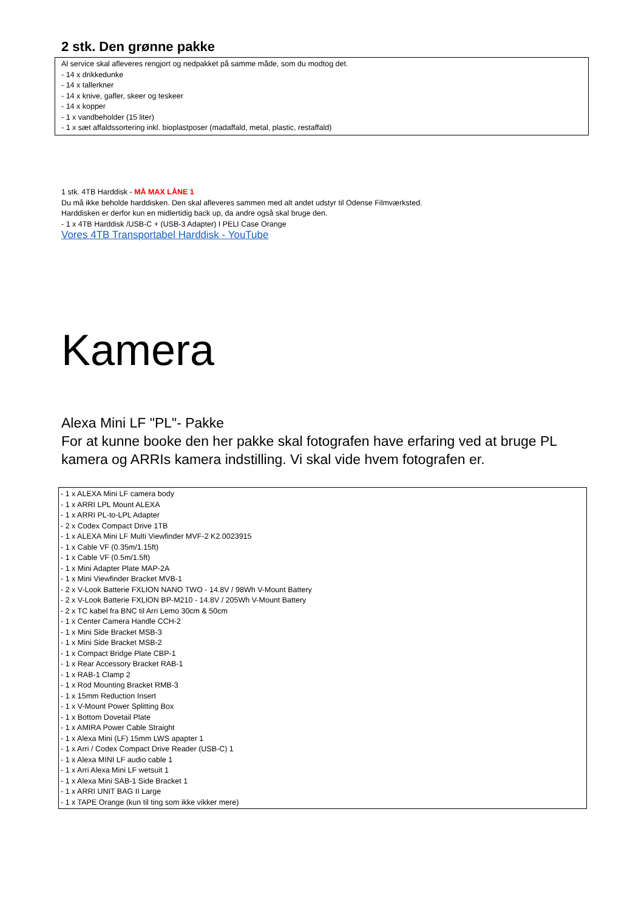2 stk. Den grønne pakke
Al service skal afleveres rengjort og nedpakket på samme måde, som du modtog det.
- 14 x drikkedunke
- 14 x tallerkner
- 14 x knive, gafler, skeer og teskeer
- 14 x kopper
- 1 x vandbeholder (15 liter)
- 1 x sæt affaldssortering inkl. bioplastposer (madaffald, metal, plastic, restaffald)
1 stk. 4TB Harddisk - MÅ MAX LÅNE 1
Du må ikke beholde harddisken. Den skal afleveres sammen med alt andet udstyr til Odense Filmværksted.
Harddisken er derfor kun en midlertidig back up, da andre også skal bruge den.
- 1 x 4TB Harddisk /USB-C + (USB-3 Adapter) I PELI Case Orange
Vores 4TB Transportabel Harddisk - YouTube
Kamera
Alexa Mini LF "PL"- Pakke
For at kunne booke den her pakke skal fotografen have erfaring ved at bruge PL kamera og ARRIs kamera indstilling. Vi skal vide hvem fotografen er.
- 1 x ALEXA Mini LF camera body
- 1 x ARRI LPL Mount ALEXA
- 1 x ARRI PL-to-LPL Adapter
- 2 x Codex Compact Drive 1TB
- 1 x ALEXA Mini LF Multi Viewfinder MVF-2 K2.0023915
- 1 x Cable VF (0.35m/1.15ft)
- 1 x Cable VF (0.5m/1.5ft)
- 1 x Mini Adapter Plate MAP-2A
- 1 x Mini Viewfinder Bracket MVB-1
- 2 x V-Look Batterie FXLION NANO TWO - 14.8V / 98Wh V-Mount Battery
- 2 x V-Look Batterie FXLION BP-M210 - 14.8V / 205Wh V-Mount Battery
- 2 x TC kabel fra BNC til Arri Lemo 30cm & 50cm
- 1 x Center Camera Handle CCH-2
- 1 x Mini Side Bracket MSB-3
- 1 x Mini Side Bracket MSB-2
- 1 x Compact Bridge Plate CBP-1
- 1 x Rear Accessory Bracket RAB-1
- 1 x RAB-1 Clamp 2
- 1 x Rod Mounting Bracket RMB-3
- 1 x 15mm Reduction Insert
- 1 x V-Mount Power Splitting Box
- 1 x Bottom Dovetail Plate
- 1 x AMIRA Power Cable Straight
- 1 x Alexa Mini (LF) 15mm LWS apapter 1
- 1 x Arri / Codex Compact Drive Reader (USB-C) 1
- 1 x Alexa MINI LF audio cable 1
- 1 x Arri Alexa Mini LF wetsuit 1
- 1 x Alexa Mini SAB-1 Side Bracket 1
- 1 x ARRI UNIT BAG II Large
- 1 x TAPE Orange (kun til ting som ikke vikker mere)